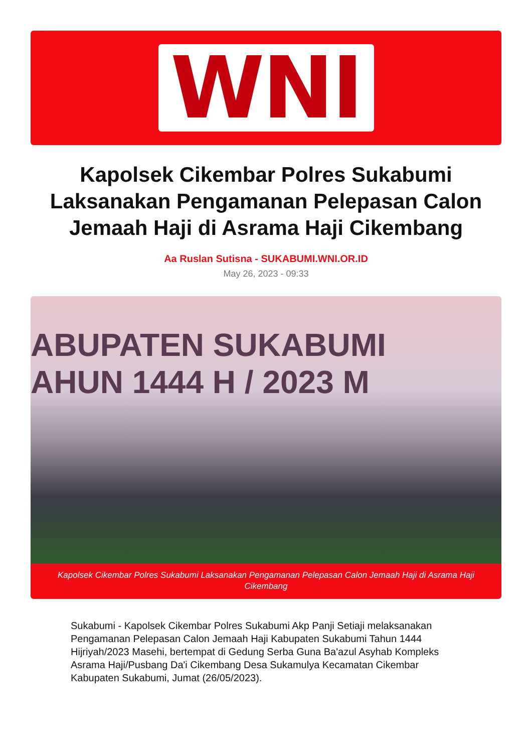WNI
Kapolsek Cikembar Polres Sukabumi Laksanakan Pengamanan Pelepasan Calon Jemaah Haji di Asrama Haji Cikembang
Aa Ruslan Sutisna - SUKABUMI.WNI.OR.ID
May 26, 2023 - 09:33
ABUPATEN SUKABUMI
AHUN 1444 H / 2023 M
Kapolsek Cikembar Polres Sukabumi Laksanakan Pengamanan Pelepasan Calon Jemaah Haji di Asrama Haji Cikembang
Sukabumi - Kapolsek Cikembar Polres Sukabumi Akp Panji Setiaji melaksanakan Pengamanan Pelepasan Calon Jemaah Haji Kabupaten Sukabumi Tahun 1444 Hijriyah/2023 Masehi, bertempat di Gedung Serba Guna Ba'azul Asyhab Kompleks Asrama Haji/Pusbang Da'i Cikembang Desa Sukamulya Kecamatan Cikembar Kabupaten Sukabumi, Jumat (26/05/2023).